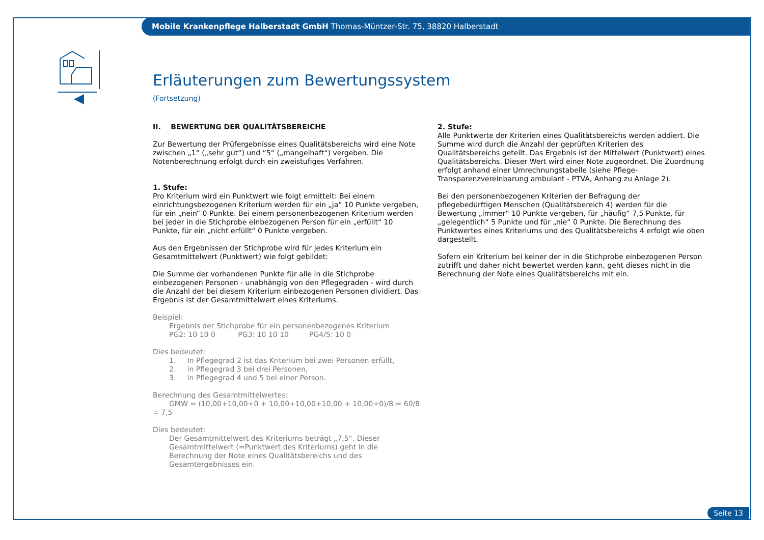Mobile Krankenpflege Halberstadt GmbH Thomas-Müntzer-Str. 75, 38820 Halberstadt
Erläuterungen zum Bewertungssystem
(Fortsetzung)
II. BEWERTUNG DER QUALITÄTSBEREICHE
Zur Bewertung der Prüfergebnisse eines Qualitätsbereichs wird eine Note zwischen „1“ („sehr gut“) und “5“ („mangelhaft“) vergeben. Die Notenberechnung erfolgt durch ein zweistufiges Verfahren.
1. Stufe:
Pro Kriterium wird ein Punktwert wie folgt ermittelt: Bei einem einrichtungsbezogenen Kriterium werden für ein „ja“ 10 Punkte vergeben, für ein „nein“ 0 Punkte. Bei einem personenbezogenen Kriterium werden bei jeder in die Stichprobe einbezogenen Person für ein „erfüllt“ 10 Punkte, für ein „nicht erfüllt“ 0 Punkte vergeben.
Aus den Ergebnissen der Stichprobe wird für jedes Kriterium ein Gesamtmittelwert (Punktwert) wie folgt gebildet:
Die Summe der vorhandenen Punkte für alle in die Stichprobe einbezogenen Personen - unabhängig von den Pflegegraden - wird durch die Anzahl der bei diesem Kriterium einbezogenen Personen dividiert. Das Ergebnis ist der Gesamtmittelwert eines Kriteriums.
Beispiel:
Ergebnis der Stichprobe für ein personenbezogenes Kriterium
PG2: 10 10 0 PG3: 10 10 10 PG4/5: 10 0
Dies bedeutet:
1. In Pflegegrad 2 ist das Kriterium bei zwei Personen erfüllt,
2. in Pflegegrad 3 bei drei Personen,
3. in Pflegegrad 4 und 5 bei einer Person.
Berechnung des Gesamtmittelwertes:
GMW = (10,00+10,00+0 + 10,00+10,00+10,00 + 10,00+0)/8 = 60/8 = 7,5
Dies bedeutet:
Der Gesamtmittelwert des Kriteriums beträgt „7,5“. Dieser Gesamtmittelwert (=Punktwert des Kriteriums) geht in die Berechnung der Note eines Qualitätsbereichs und des Gesamtergebnisses ein.
2. Stufe:
Alle Punktwerte der Kriterien eines Qualitätsbereichs werden addiert. Die Summe wird durch die Anzahl der geprüften Kriterien des Qualitätsbereichs geteilt. Das Ergebnis ist der Mittelwert (Punktwert) eines Qualitätsbereichs. Dieser Wert wird einer Note zugeordnet. Die Zuordnung erfolgt anhand einer Umrechnungstabelle (siehe Pflege-Transparenzvereinbarung ambulant - PTVA, Anhang zu Anlage 2).
Bei den personenbezogenen Kriterien der Befragung der pflegebedürftigen Menschen (Qualitätsbereich 4) werden für die Bewertung „immer“ 10 Punkte vergeben, für „häufig“ 7,5 Punkte, für „gelegentlich“ 5 Punkte und für „nie“ 0 Punkte. Die Berechnung des Punktwertes eines Kriteriums und des Qualitätsbereichs 4 erfolgt wie oben dargestellt.
Sofern ein Kriterium bei keiner der in die Stichprobe einbezogenen Person zutrifft und daher nicht bewertet werden kann, geht dieses nicht in die Berechnung der Note eines Qualitätsbereichs mit ein.
Seite 13